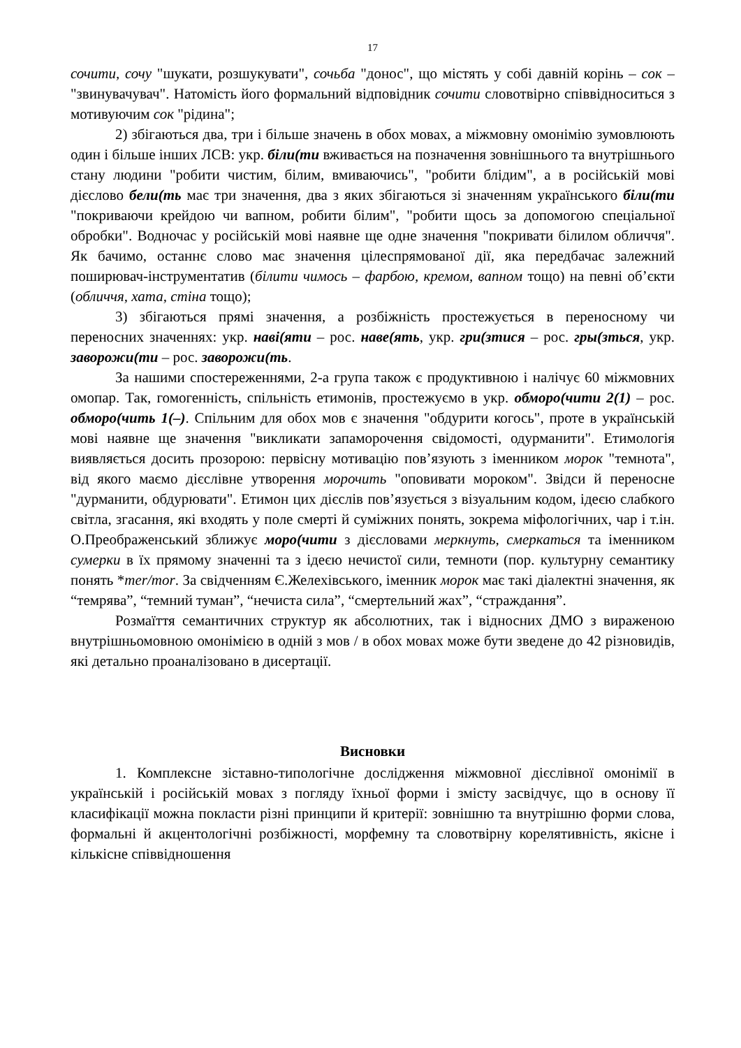17
сочити, сочу "шукати, розшукувати", сочьба "донос", що містять у собі давній корінь – сок – "звинувачувач". Натомість його формальний відповідник сочити словотвірно співвідноситься з мотивуючим сок "рідина";
2) збігаються два, три і більше значень в обох мовах, а міжмовну омонімію зумовлюють один і більше інших ЛСВ: укр. біли(ти вживається на позначення зовнішнього та внутрішнього стану людини "робити чистим, білим, вмиваючись", "робити блідим", а в російській мові дієслово бели(ть має три значення, два з яких збігаються зі значенням українського біли(ти "покриваючи крейдою чи вапном, робити білим", "робити щось за допомогою спеціальної обробки". Водночас у російській мові наявне ще одне значення "покривати білилом обличчя". Як бачимо, останнє слово має значення цілеспрямованої дії, яка передбачає залежний поширювач-інструментатив (білити чимось – фарбою, кремом, вапном тощо) на певні об’єкти (обличчя, хата, стіна тощо);
3) збігаються прямі значення, а розбіжність простежується в переносному чи переносних значеннях: укр. наві(яти – рос. наве(ять, укр. гри(зтися – рос. гры(зться, укр. заворожи(ти – рос. заворожи(ть.
За нашими спостереженнями, 2-а група також є продуктивною і налічує 60 міжмовних омопар. Так, гомогенність, спільність етимонів, простежуємо в укр. обморо(чити 2(1) – рос. обморо(чить 1(–). Спільним для обох мов є значення "обдурити когось", проте в українській мові наявне ще значення "викликати запаморочення свідомості, одурманити". Етимологія виявляється досить прозорою: первісну мотивацію пов’язують з іменником морок "темнота", від якого маємо дієслівне утворення морочить "оповивати мороком". Звідси й переносне "дурманити, обдурювати". Етимон цих дієслів пов’язується з візуальним кодом, ідеєю слабкого світла, згасання, які входять у поле смерті й суміжних понять, зокрема міфологічних, чар і т.ін. О.Преображенський зближує моро(чити з дієсловами меркнуть, смеркаться та іменником сумерки в їх прямому значенні та з ідеєю нечистої сили, темноти (пор. культурну семантику понять *mer/mor. За свідченням Є.Желехівського, іменник морок має такі діалектні значення, як “темрява”, “темний туман”, “нечиста сила”, “смертельний жах”, “страждання”.
Розмаїття семантичних структур як абсолютних, так і відносних ДМО з вираженою внутрішньомовною омонімією в одній з мов / в обох мовах може бути зведене до 42 різновидів, які детально проаналізовано в дисертації.
Висновки
1. Комплексне зіставно-типологічне дослідження міжмовної дієслівної омонімії в українській і російській мовах з погляду їхньої форми і змісту засвідчує, що в основу її класифікації можна покласти різні принципи й критерії: зовнішню та внутрішню форми слова, формальні й акцентологічні розбіжності, морфемну та словотвірну корелятивність, якісне і кількісне співвідношення